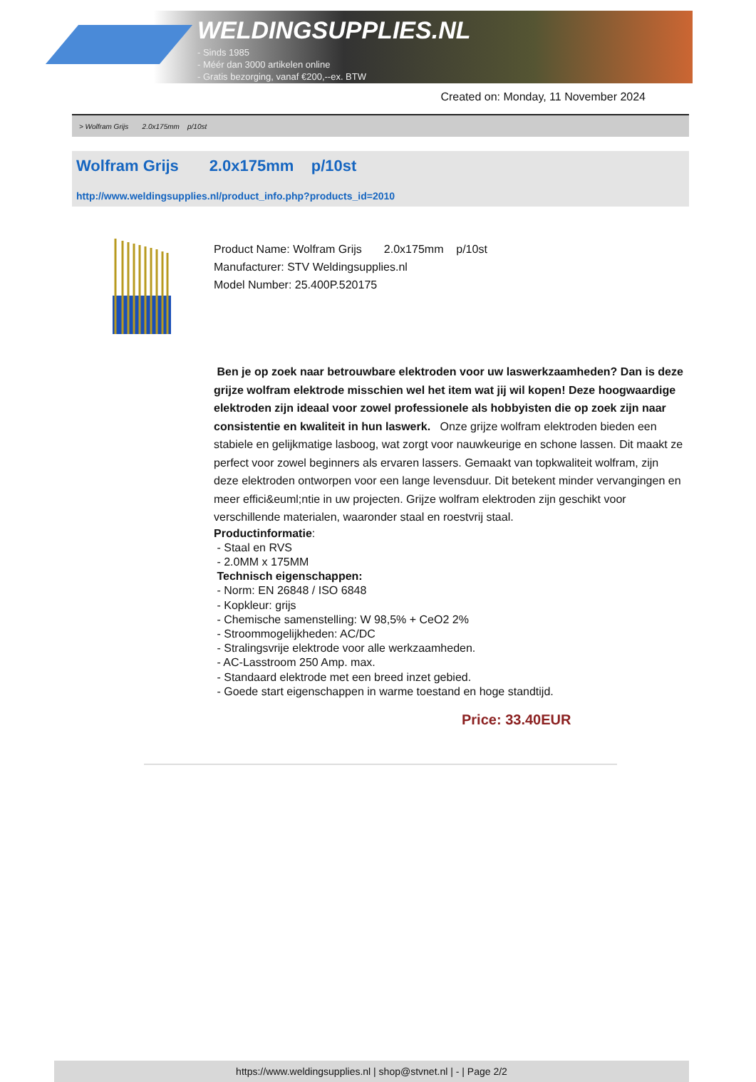WELDINGSUPPLIES.NL
- Sinds 1985
- Méér dan 3000 artikelen online
- Gratis bezorging, vanaf €200,--ex. BTW
Created on: Monday, 11 November 2024
> Wolfram Grijs 2.0x175mm p/10st
Wolfram Grijs 2.0x175mm p/10st
http://www.weldingsupplies.nl/product_info.php?products_id=2010
Product Name: Wolfram Grijs 2.0x175mm p/10st
Manufacturer: STV Weldingsupplies.nl
Model Number: 25.400P.520175
Ben je op zoek naar betrouwbare elektroden voor uw laswerkzaamheden? Dan is deze grijze wolfram elektrode misschien wel het item wat jij wil kopen! Deze hoogwaardige elektroden zijn ideaal voor zowel professionele als hobbyisten die op zoek zijn naar consistentie en kwaliteit in hun laswerk. Onze grijze wolfram elektroden bieden een stabiele en gelijkmatige lasboog, wat zorgt voor nauwkeurige en schone lassen. Dit maakt ze perfect voor zowel beginners als ervaren lassers. Gemaakt van topkwaliteit wolfram, zijn deze elektroden ontworpen voor een lange levensduur. Dit betekent minder vervangingen en meer effici&euml;ntie in uw projecten. Grijze wolfram elektroden zijn geschikt voor verschillende materialen, waaronder staal en roestvrij staal.
Productinformatie:
- Staal en RVS
- 2.0MM x 175MM
Technisch eigenschappen:
- Norm: EN 26848 / ISO 6848
- Kopkleur: grijs
- Chemische samenstelling: W 98,5% + CeO2 2%
- Stroommogelijkheden: AC/DC
- Stralingsvrije elektrode voor alle werkzaamheden.
- AC-Lasstroom 250 Amp. max.
- Standaard elektrode met een breed inzet gebied.
- Goede start eigenschappen in warme toestand en hoge standtijd.
Price: 33.40EUR
https://www.weldingsupplies.nl | shop@stvnet.nl | - | Page 2/2